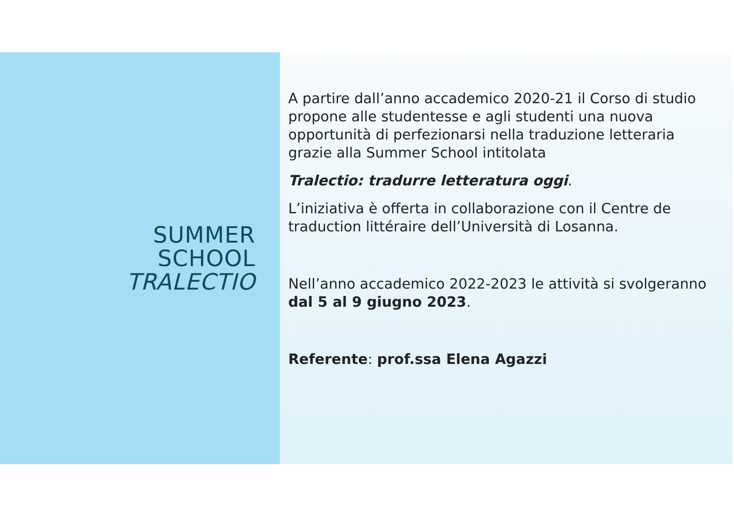SUMMER
SCHOOL
TRALECTIO
A partire dall’anno accademico 2020-21 il Corso di studio propone alle studentesse e agli studenti una nuova opportunità di perfezionarsi nella traduzione letteraria grazie alla Summer School intitolata
Tralectio: tradurre letteratura oggi.
L’iniziativa è offerta in collaborazione con il Centre de traduction littéraire dell’Università di Losanna.
Nell’anno accademico 2022-2023 le attività si svolgeranno dal 5 al 9 giugno 2023.
Referente: prof.ssa Elena Agazzi